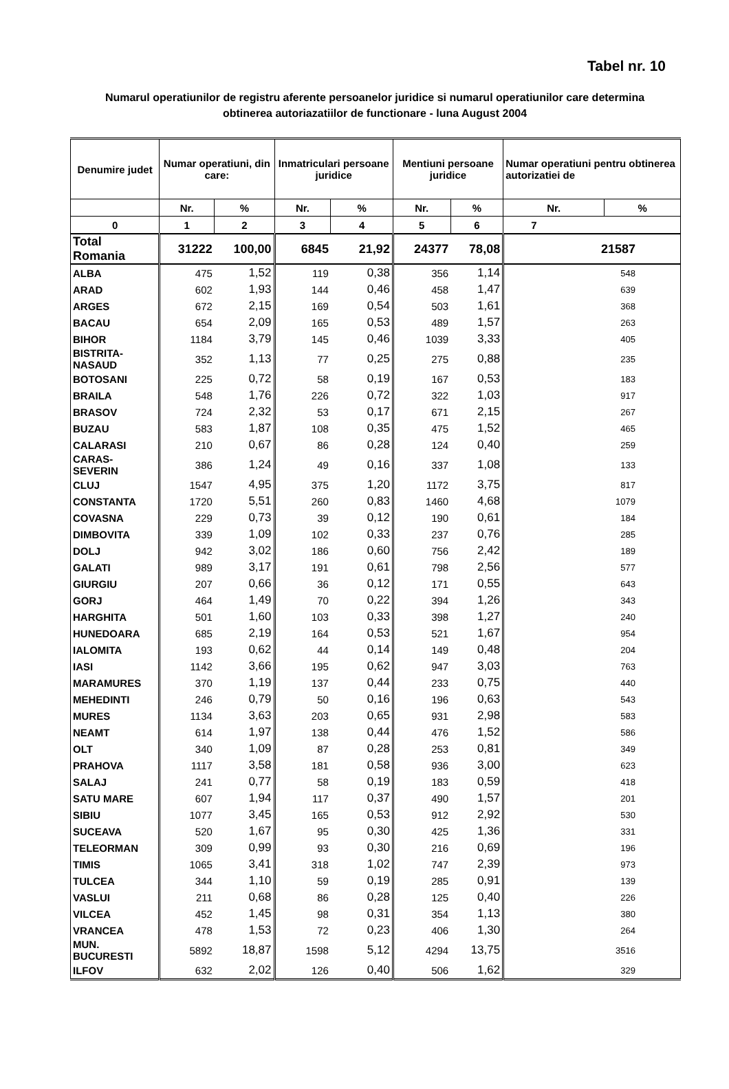Tabel nr. 10
Numarul operatiunilor de registru aferente persoanelor juridice si numarul operatiunilor care determina obtinerea autoriazatiilor de functionare - luna August 2004
| Denumire judet | Numar operatiuni, din care: | | Inmatriculari persoane juridice | | Mentiuni persoane juridice | | Numar operatiuni pentru obtinerea autorizatiei de | |
| --- | --- | --- | --- | --- | --- | --- | --- | --- |
| | Nr. | % | Nr. | % | Nr. | % | Nr. | % |
| 0 | 1 | 2 | 3 | 4 | 5 | 6 | 7 | |
| Total Romania | 31222 | 100,00 | 6845 | 21,92 | 24377 | 78,08 | 21587 | |
| ALBA | 475 | 1,52 | 119 | 0,38 | 356 | 1,14 | 548 | |
| ARAD | 602 | 1,93 | 144 | 0,46 | 458 | 1,47 | 639 | |
| ARGES | 672 | 2,15 | 169 | 0,54 | 503 | 1,61 | 368 | |
| BACAU | 654 | 2,09 | 165 | 0,53 | 489 | 1,57 | 263 | |
| BIHOR | 1184 | 3,79 | 145 | 0,46 | 1039 | 3,33 | 405 | |
| BISTRITA-NASAUD | 352 | 1,13 | 77 | 0,25 | 275 | 0,88 | 235 | |
| BOTOSANI | 225 | 0,72 | 58 | 0,19 | 167 | 0,53 | 183 | |
| BRAILA | 548 | 1,76 | 226 | 0,72 | 322 | 1,03 | 917 | |
| BRASOV | 724 | 2,32 | 53 | 0,17 | 671 | 2,15 | 267 | |
| BUZAU | 583 | 1,87 | 108 | 0,35 | 475 | 1,52 | 465 | |
| CALARASI | 210 | 0,67 | 86 | 0,28 | 124 | 0,40 | 259 | |
| CARAS-SEVERIN | 386 | 1,24 | 49 | 0,16 | 337 | 1,08 | 133 | |
| CLUJ | 1547 | 4,95 | 375 | 1,20 | 1172 | 3,75 | 817 | |
| CONSTANTA | 1720 | 5,51 | 260 | 0,83 | 1460 | 4,68 | 1079 | |
| COVASNA | 229 | 0,73 | 39 | 0,12 | 190 | 0,61 | 184 | |
| DIMBOVITA | 339 | 1,09 | 102 | 0,33 | 237 | 0,76 | 285 | |
| DOLJ | 942 | 3,02 | 186 | 0,60 | 756 | 2,42 | 189 | |
| GALATI | 989 | 3,17 | 191 | 0,61 | 798 | 2,56 | 577 | |
| GIURGIU | 207 | 0,66 | 36 | 0,12 | 171 | 0,55 | 643 | |
| GORJ | 464 | 1,49 | 70 | 0,22 | 394 | 1,26 | 343 | |
| HARGHITA | 501 | 1,60 | 103 | 0,33 | 398 | 1,27 | 240 | |
| HUNEDOARA | 685 | 2,19 | 164 | 0,53 | 521 | 1,67 | 954 | |
| IALOMITA | 193 | 0,62 | 44 | 0,14 | 149 | 0,48 | 204 | |
| IASI | 1142 | 3,66 | 195 | 0,62 | 947 | 3,03 | 763 | |
| MARAMURES | 370 | 1,19 | 137 | 0,44 | 233 | 0,75 | 440 | |
| MEHEDINTI | 246 | 0,79 | 50 | 0,16 | 196 | 0,63 | 543 | |
| MURES | 1134 | 3,63 | 203 | 0,65 | 931 | 2,98 | 583 | |
| NEAMT | 614 | 1,97 | 138 | 0,44 | 476 | 1,52 | 586 | |
| OLT | 340 | 1,09 | 87 | 0,28 | 253 | 0,81 | 349 | |
| PRAHOVA | 1117 | 3,58 | 181 | 0,58 | 936 | 3,00 | 623 | |
| SALAJ | 241 | 0,77 | 58 | 0,19 | 183 | 0,59 | 418 | |
| SATU MARE | 607 | 1,94 | 117 | 0,37 | 490 | 1,57 | 201 | |
| SIBIU | 1077 | 3,45 | 165 | 0,53 | 912 | 2,92 | 530 | |
| SUCEAVA | 520 | 1,67 | 95 | 0,30 | 425 | 1,36 | 331 | |
| TELEORMAN | 309 | 0,99 | 93 | 0,30 | 216 | 0,69 | 196 | |
| TIMIS | 1065 | 3,41 | 318 | 1,02 | 747 | 2,39 | 973 | |
| TULCEA | 344 | 1,10 | 59 | 0,19 | 285 | 0,91 | 139 | |
| VASLUI | 211 | 0,68 | 86 | 0,28 | 125 | 0,40 | 226 | |
| VILCEA | 452 | 1,45 | 98 | 0,31 | 354 | 1,13 | 380 | |
| VRANCEA | 478 | 1,53 | 72 | 0,23 | 406 | 1,30 | 264 | |
| MUN. BUCURESTI | 5892 | 18,87 | 1598 | 5,12 | 4294 | 13,75 | 3516 | |
| ILFOV | 632 | 2,02 | 126 | 0,40 | 506 | 1,62 | 329 | |